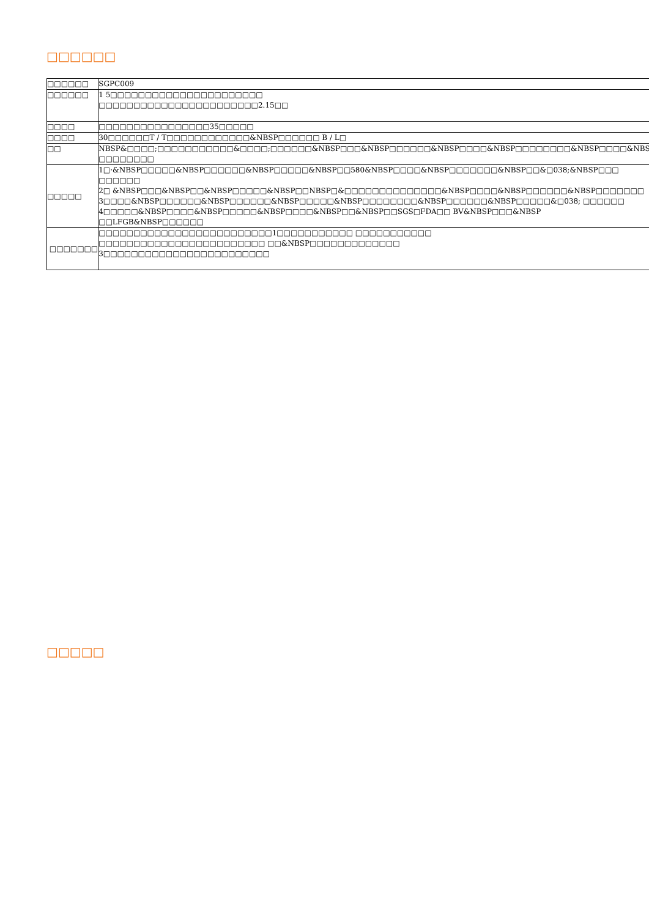□□□□□□
| □□□□□□ | SGPC009 |
| □□□□□□ | 1 5□□□□□□□□□□□□□□□□□□□□□□ □□□□□□□□□□□□□□□□□□□□□□□2.15□□ |
| □□□□ | □□□□□□□□□□□□□□□□35□□□□□ |
| □□□□ | 30□□□□□□T / T□□□□□□□□□□□□&NBSP□□□□□□ B / L□ |
| □□ | NBSP&□□□□;□□□□□□□□□□□&□□□□;□□□□□□&NBSP□□□&NBSP□□□□□□&NBSP□□□□&NBSP□□□□□□□□&NBSP□□□□&NBSP □□□□□□□□ |
| □□□□□ | 1□·&NBSP□□□□□&NBSP□□□□□□&NBSP□□□□□&NBSP□□580&NBSP□□□□&NBSP□□□□□□□&NBSP□□&□038;&NBSP□□□ □□□□□□ 2□ &NBSP□□□&NBSP□□&NBSP□□□□□&NBSP□□NBSP□&□□□□□□□□□□□□□□&NBSP□□□□&NBSP□□□□□□&NBSP□□□□□□□ 3□□□□&NBSP□□□□□□&NBSP□□□□□□&NBSP□□□□□&NBSP□□□□□□□□&NBSP□□□□□□&NBSP□□□□□&□038; □□□□□□ 4□□□□□&NBSP□□□□&NBSP□□□□□&NBSP□□□□&NBSP□□&NBSP□□SGS□FDA□□ BV&NBSP□□□&NBSP □□LFGB&NBSP□□□□□□ |
| □□□□□□□ | □□□□□□□□□□□□□□□□□□□□□□□□□1□□□□□□□□□□□ □□□□□□□□□□□ □□□□□□□□□□□□□□□□□□□□□□□□ □□&NBSP□□□□□□□□□□□□□ 3□□□□□□□□□□□□□□□□□□□□□□□□ |
□□□□□